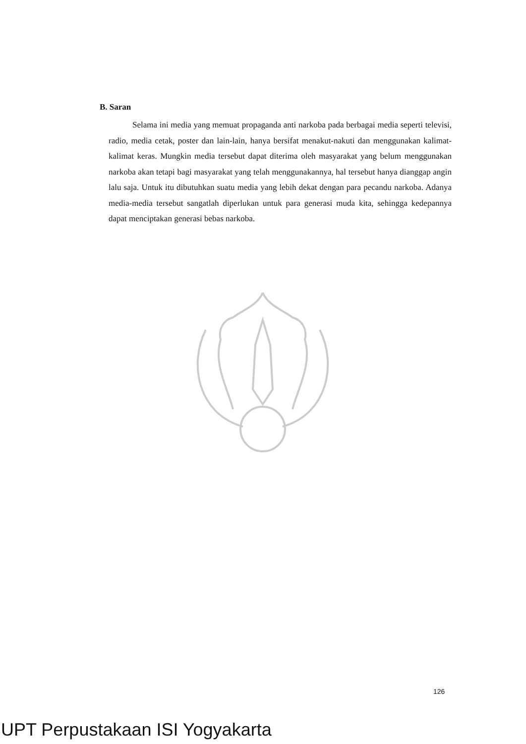B. Saran
Selama ini media yang memuat propaganda anti narkoba pada berbagai media seperti televisi, radio, media cetak, poster dan lain-lain, hanya bersifat menakut-nakuti dan menggunakan kalimat-kalimat keras. Mungkin media tersebut dapat diterima oleh masyarakat yang belum menggunakan narkoba akan tetapi bagi masyarakat yang telah menggunakannya, hal tersebut hanya dianggap angin lalu saja. Untuk itu dibutuhkan suatu media yang lebih dekat dengan para pecandu narkoba. Adanya media-media tersebut sangatlah diperlukan untuk para generasi muda kita, sehingga kedepannya dapat menciptakan generasi bebas narkoba.
126
UPT Perpustakaan ISI Yogyakarta